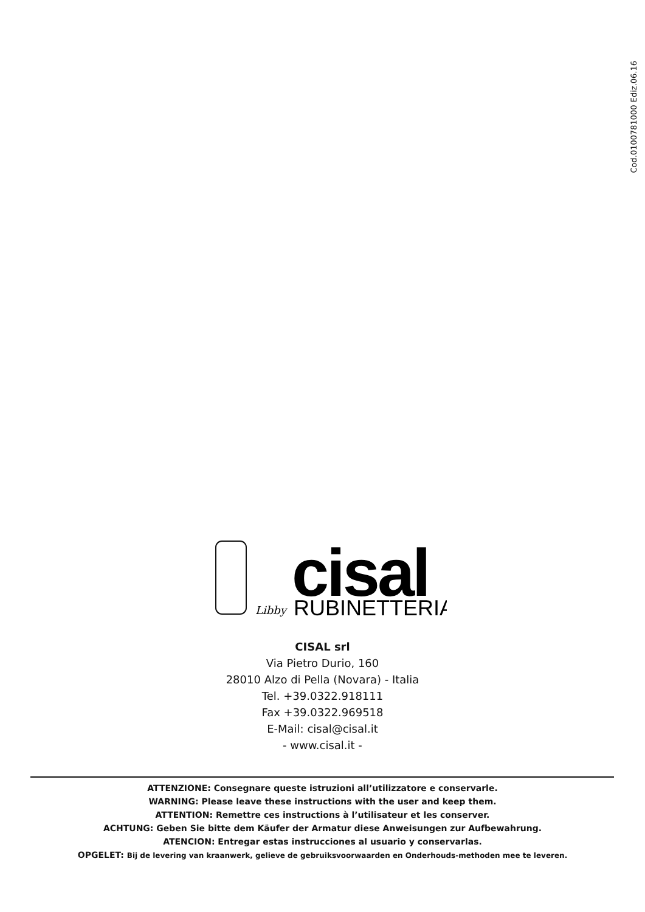Cod.0100781000 Ediz.06.16
Libby
cisal
RUBINETTERIA
CISAL srl
Via Pietro Durio, 160
28010 Alzo di Pella (Novara) - Italia
Tel. +39.0322.918111
Fax +39.0322.969518
E-Mail: cisal@cisal.it
- www.cisal.it -
ATTENZIONE: Consegnare queste istruzioni all’utilizzatore e conservarle.
WARNING: Please leave these instructions with the user and keep them.
ATTENTION: Remettre ces instructions à l’utilisateur et les conserver.
ACHTUNG: Geben Sie bitte dem Käufer der Armatur diese Anweisungen zur Aufbewahrung.
ATENCION: Entregar estas instrucciones al usuario y conservarlas.
OPGELET: Bij de levering van kraanwerk, gelieve de gebruiksvoorwaarden en Onderhouds-methoden mee te leveren.